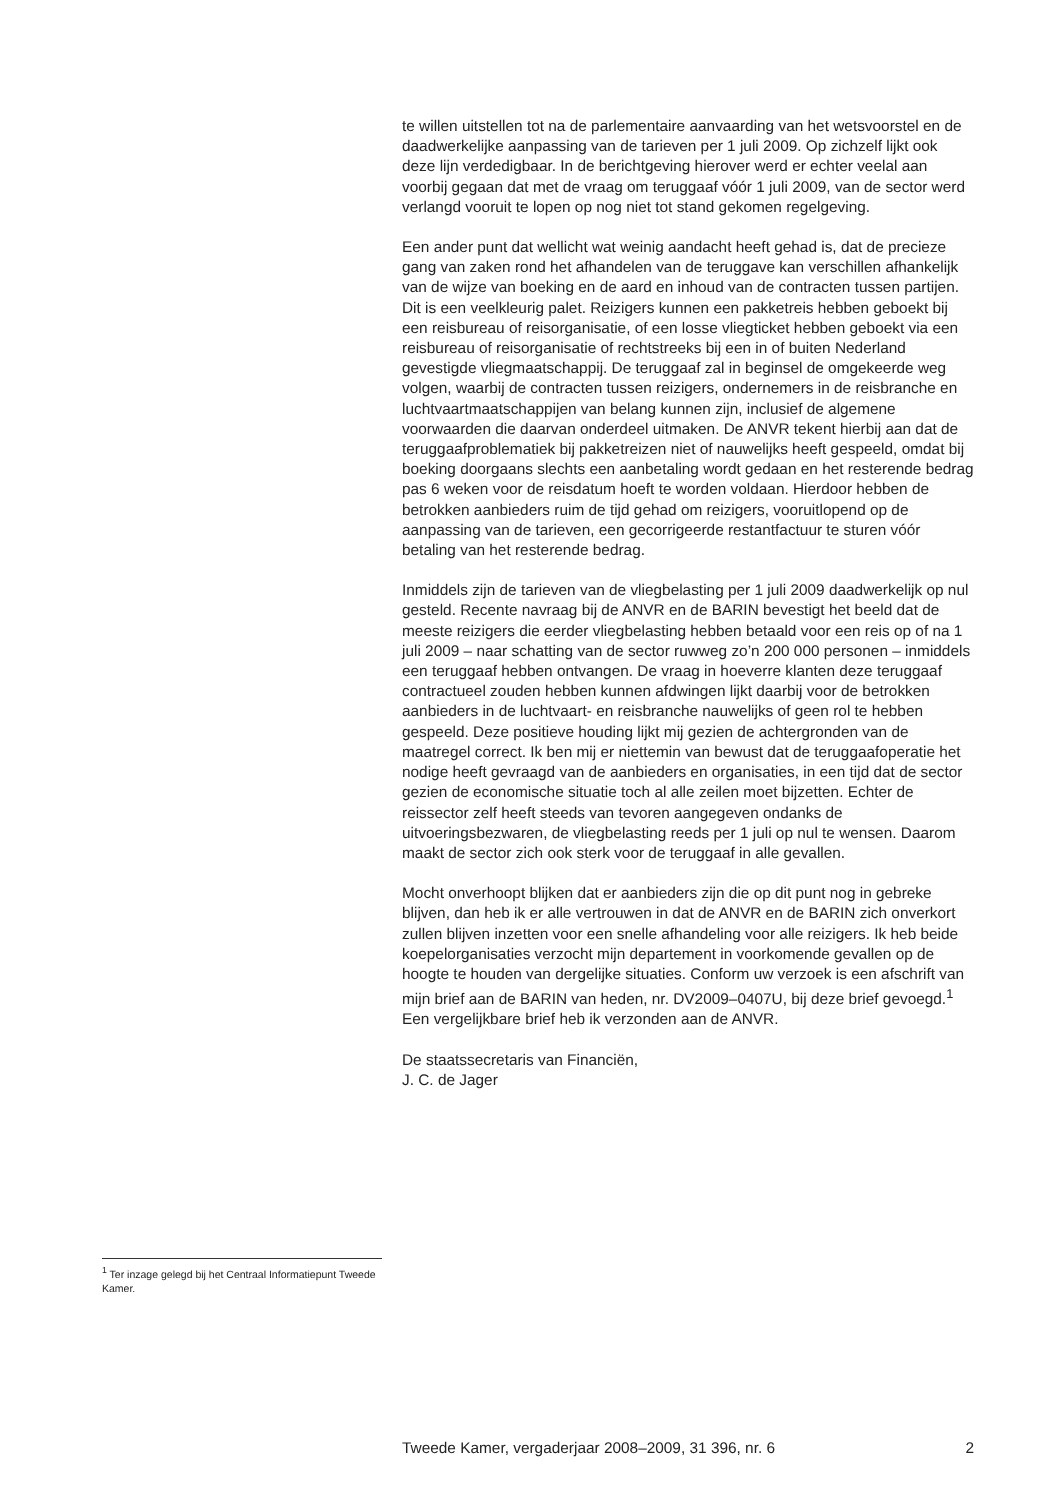te willen uitstellen tot na de parlementaire aanvaarding van het wetsvoorstel en de daadwerkelijke aanpassing van de tarieven per 1 juli 2009. Op zichzelf lijkt ook deze lijn verdedigbaar. In de berichtgeving hierover werd er echter veelal aan voorbij gegaan dat met de vraag om teruggaaf vóór 1 juli 2009, van de sector werd verlangd vooruit te lopen op nog niet tot stand gekomen regelgeving.
Een ander punt dat wellicht wat weinig aandacht heeft gehad is, dat de precieze gang van zaken rond het afhandelen van de teruggave kan verschillen afhankelijk van de wijze van boeking en de aard en inhoud van de contracten tussen partijen. Dit is een veelkleurig palet. Reizigers kunnen een pakketreis hebben geboekt bij een reisbureau of reisorganisatie, of een losse vliegticket hebben geboekt via een reisbureau of reisorganisatie of rechtstreeks bij een in of buiten Nederland gevestigde vliegmaatschappij. De teruggaaf zal in beginsel de omgekeerde weg volgen, waarbij de contracten tussen reizigers, ondernemers in de reisbranche en luchtvaartmaatschappijen van belang kunnen zijn, inclusief de algemene voorwaarden die daarvan onderdeel uitmaken. De ANVR tekent hierbij aan dat de teruggaafproblematiek bij pakketreizen niet of nauwelijks heeft gespeeld, omdat bij boeking doorgaans slechts een aanbetaling wordt gedaan en het resterende bedrag pas 6 weken voor de reisdatum hoeft te worden voldaan. Hierdoor hebben de betrokken aanbieders ruim de tijd gehad om reizigers, vooruitlopend op de aanpassing van de tarieven, een gecorrigeerde restantfactuur te sturen vóór betaling van het resterende bedrag.
Inmiddels zijn de tarieven van de vliegbelasting per 1 juli 2009 daadwerkelijk op nul gesteld. Recente navraag bij de ANVR en de BARIN bevestigt het beeld dat de meeste reizigers die eerder vliegbelasting hebben betaald voor een reis op of na 1 juli 2009 – naar schatting van de sector ruwweg zo’n 200 000 personen – inmiddels een teruggaaf hebben ontvangen. De vraag in hoeverre klanten deze teruggaaf contractueel zouden hebben kunnen afdwingen lijkt daarbij voor de betrokken aanbieders in de luchtvaart- en reisbranche nauwelijks of geen rol te hebben gespeeld. Deze positieve houding lijkt mij gezien de achtergronden van de maatregel correct. Ik ben mij er niettemin van bewust dat de teruggaafoperatie het nodige heeft gevraagd van de aanbieders en organisaties, in een tijd dat de sector gezien de economische situatie toch al alle zeilen moet bijzetten. Echter de reissector zelf heeft steeds van tevoren aangegeven ondanks de uitvoeringsbezwaren, de vliegbelasting reeds per 1 juli op nul te wensen. Daarom maakt de sector zich ook sterk voor de teruggaaf in alle gevallen.
Mocht onverhoopt blijken dat er aanbieders zijn die op dit punt nog in gebreke blijven, dan heb ik er alle vertrouwen in dat de ANVR en de BARIN zich onverkort zullen blijven inzetten voor een snelle afhandeling voor alle reizigers. Ik heb beide koepelorganisaties verzocht mijn departement in voorkomende gevallen op de hoogte te houden van dergelijke situaties. Conform uw verzoek is een afschrift van mijn brief aan de BARIN van heden, nr. DV2009–0407U, bij deze brief gevoegd.<sup>1</sup> Een vergelijkbare brief heb ik verzonden aan de ANVR.
De staatssecretaris van Financiën,
J. C. de Jager
<sup>1</sup> Ter inzage gelegd bij het Centraal Informatiepunt Tweede Kamer.
Tweede Kamer, vergaderjaar 2008–2009, 31 396, nr. 6 2